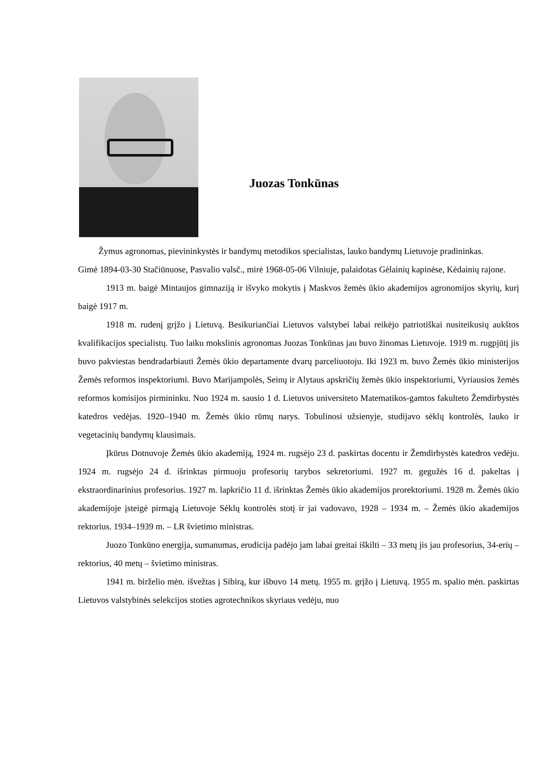Juozas Tonkūnas
Žymus agronomas, pievininkystės ir bandymų metodikos specialistas, lauko bandymų Lietuvoje pradininkas.
Gimė 1894-03-30 Stačiūnuose, Pasvalio valsč., mirė 1968-05-06 Vilniuje, palaidotas Gėlainių kapinėse, Kėdainių rajone.
1913 m. baigė Mintaujos gimnaziją ir išvyko mokytis į Maskvos žemės ūkio akademijos agronomijos skyrių, kurį baigė 1917 m.
1918 m. rudenį grįžo į Lietuvą. Besikuriančiai Lietuvos valstybei labai reikėjo patriotiškai nusiteikusių aukštos kvalifikacijos specialistų. Tuo laiku mokslinis agronomas Juozas Tonkūnas jau buvo žinomas Lietuvoje. 1919 m. rugpjūtį jis buvo pakviestas bendradarbiauti Žemės ūkio departamente dvarų parceliuotoju. Iki 1923 m. buvo Žemės ūkio ministerijos Žemės reformos inspektoriumi. Buvo Marijampolės, Seinų ir Alytaus apskričių žemės ūkio inspektoriumi, Vyriausios žemės reformos komisijos pirmininku. Nuo 1924 m. sausio 1 d. Lietuvos universiteto Matematikos-gamtos fakulteto Žemdirbystės katedros vedėjas. 1920–1940 m. Žemės ūkio rūmų narys. Tobulinosi užsienyje, studijavo sėklų kontrolės, lauko ir vegetacinių bandymų klausimais.
Įkūrus Dotnuvoje Žemės ūkio akademiją, 1924 m. rugsėjo 23 d. paskirtas docentu ir Žemdirbystės katedros vedėju. 1924 m. rugsėjo 24 d. išrinktas pirmuoju profesorių tarybos sekretoriumi. 1927 m. gegužės 16 d. pakeltas į ekstraordinarinius profesorius. 1927 m. lapkričio 11 d. išrinktas Žemės ūkio akademijos prorektoriumi. 1928 m. Žemės ūkio akademijoje įsteigė pirmąją Lietuvoje Sėklų kontrolės stotį ir jai vadovavo, 1928 – 1934 m. – Žemės ūkio akademijos rektorius. 1934–1939 m. – LR švietimo ministras.
Juozo Tonkūno energija, sumanumas, erudicija padėjo jam labai greitai iškilti – 33 metų jis jau profesorius, 34-erių – rektorius, 40 metų – švietimo ministras.
1941 m. birželio mėn. išvežtas į Sibirą, kur išbuvo 14 metų. 1955 m. grįžo į Lietuvą. 1955 m. spalio mėn. paskirtas Lietuvos valstybinės selekcijos stoties agrotechnikos skyriaus vedėju, nuo